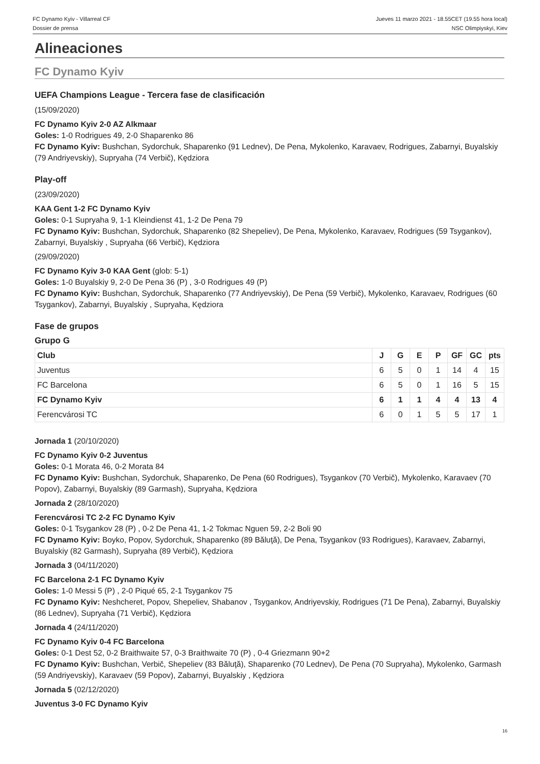FC Dynamo Kyiv - Villarreal CF
Dossier de prensa
Jueves 11 marzo 2021 - 18.55CET (19.55 hora local)
NSC Olimpiyskyi, Kiev
Alineaciones
FC Dynamo Kyiv
UEFA Champions League - Tercera fase de clasificación
(15/09/2020)
FC Dynamo Kyiv 2-0 AZ Alkmaar
Goles: 1-0 Rodrigues 49, 2-0 Shaparenko 86
FC Dynamo Kyiv: Bushchan, Sydorchuk, Shaparenko (91 Lednev), De Pena, Mykolenko, Karavaev, Rodrigues, Zabarnyi, Buyalskiy (79 Andriyevskiy), Supryaha (74 Verbič), Kędziora
Play-off
(23/09/2020)
KAA Gent 1-2 FC Dynamo Kyiv
Goles: 0-1 Supryaha 9, 1-1 Kleindienst 41, 1-2 De Pena 79
FC Dynamo Kyiv: Bushchan, Sydorchuk, Shaparenko (82 Shepeliev), De Pena, Mykolenko, Karavaev, Rodrigues (59 Tsygankov), Zabarnyi, Buyalskiy , Supryaha (66 Verbič), Kędziora
(29/09/2020)
FC Dynamo Kyiv 3-0 KAA Gent (glob: 5-1)
Goles: 1-0 Buyalskiy 9, 2-0 De Pena 36 (P) , 3-0 Rodrigues 49 (P)
FC Dynamo Kyiv: Bushchan, Sydorchuk, Shaparenko (77 Andriyevskiy), De Pena (59 Verbič), Mykolenko, Karavaev, Rodrigues (60 Tsygankov), Zabarnyi, Buyalskiy , Supryaha, Kędziora
Fase de grupos
Grupo G
| Club | J | G | E | P | GF | GC | pts |
| --- | --- | --- | --- | --- | --- | --- | --- |
| Juventus | 6 | 5 | 0 | 1 | 14 | 4 | 15 |
| FC Barcelona | 6 | 5 | 0 | 1 | 16 | 5 | 15 |
| FC Dynamo Kyiv | 6 | 1 | 1 | 4 | 4 | 13 | 4 |
| Ferencvárosi TC | 6 | 0 | 1 | 5 | 5 | 17 | 1 |
Jornada 1 (20/10/2020)
FC Dynamo Kyiv 0-2 Juventus
Goles: 0-1 Morata 46, 0-2 Morata 84
FC Dynamo Kyiv: Bushchan, Sydorchuk, Shaparenko, De Pena (60 Rodrigues), Tsygankov (70 Verbič), Mykolenko, Karavaev (70 Popov), Zabarnyi, Buyalskiy (89 Garmash), Supryaha, Kędziora
Jornada 2 (28/10/2020)
Ferencvárosi TC 2-2 FC Dynamo Kyiv
Goles: 0-1 Tsygankov 28 (P) , 0-2 De Pena 41, 1-2 Tokmac Nguen 59, 2-2 Boli 90
FC Dynamo Kyiv: Boyko, Popov, Sydorchuk, Shaparenko (89 Băluţă), De Pena, Tsygankov (93 Rodrigues), Karavaev, Zabarnyi, Buyalskiy (82 Garmash), Supryaha (89 Verbič), Kędziora
Jornada 3 (04/11/2020)
FC Barcelona 2-1 FC Dynamo Kyiv
Goles: 1-0 Messi 5 (P) , 2-0 Piqué 65, 2-1 Tsygankov 75
FC Dynamo Kyiv: Neshcheret, Popov, Shepeliev, Shabanov , Tsygankov, Andriyevskiy, Rodrigues (71 De Pena), Zabarnyi, Buyalskiy (86 Lednev), Supryaha (71 Verbič), Kędziora
Jornada 4 (24/11/2020)
FC Dynamo Kyiv 0-4 FC Barcelona
Goles: 0-1 Dest 52, 0-2 Braithwaite 57, 0-3 Braithwaite 70 (P) , 0-4 Griezmann 90+2
FC Dynamo Kyiv: Bushchan, Verbič, Shepeliev (83 Băluţă), Shaparenko (70 Lednev), De Pena (70 Supryaha), Mykolenko, Garmash (59 Andriyevskiy), Karavaev (59 Popov), Zabarnyi, Buyalskiy , Kędziora
Jornada 5 (02/12/2020)
Juventus 3-0 FC Dynamo Kyiv
16